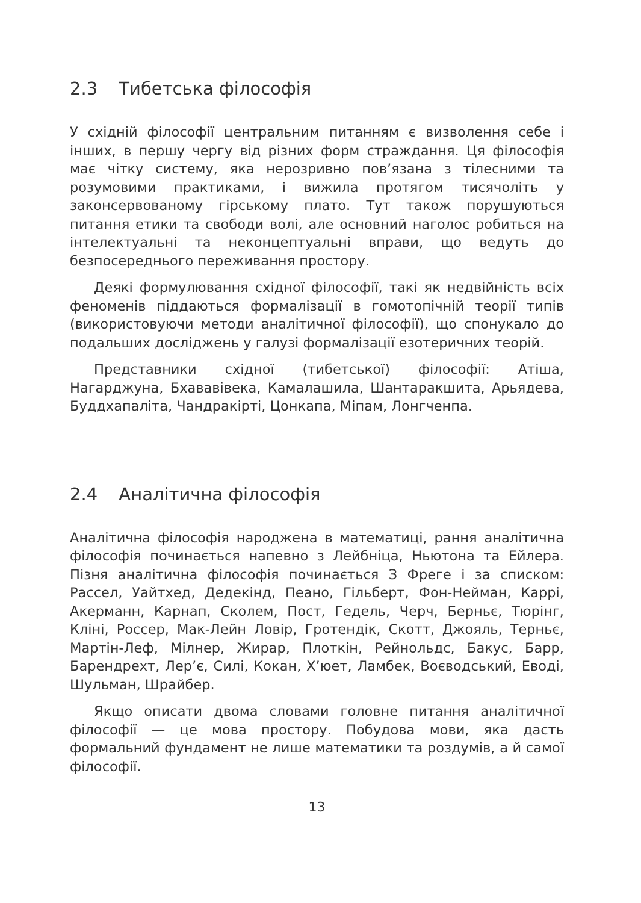2.3 Тибетська філософія
У східній філософії центральним питанням є визволення себе і інших, в першу чергу від різних форм страждання. Ця філософія має чітку систему, яка нерозривно пов’язана з тілесними та розумовими практиками, і вижила протягом тисячоліть у законсервованому гірському плато. Тут також порушуються питання етики та свободи волі, але основний наголос робиться на інтелектуальні та неконцептуальні вправи, що ведуть до безпосереднього переживання простору.
Деякі формулювання східної філософії, такі як недвійність всіх феноменів піддаються формалізації в гомотопічній теорії типів (використовуючи методи аналітичної філософії), що спонукало до подальших досліджень у галузі формалізації езотеричних теорій.
Представники східної (тибетської) філософії: Атіша, Нагарджуна, Бхававівека, Камалашила, Шантаракшита, Арьядева, Буддхапаліта, Чандракірті, Цонкапа, Міпам, Лонгченпа.
2.4 Аналітична філософія
Аналітична філософія народжена в математиці, рання аналітична філософія починається напевно з Лейбніца, Ньютона та Ейлера. Пізня аналітична філософія починається З Фреге і за списком: Рассел, Уайтхед, Дедекінд, Пеано, Гільберт, Фон-Нейман, Каррі, Акерманн, Карнап, Сколем, Пост, Гедель, Черч, Берньє, Тюрінг, Кліні, Россер, Мак-Лейн Ловір, Гротендік, Скотт, Джояль, Терньє, Мартін-Леф, Мілнер, Жирар, Плоткін, Рейнольдс, Бакус, Барр, Барендрехт, Лер’є, Силі, Кокан, Х’юет, Ламбек, Воєводський, Еводі, Шульман, Шрайбер.
Якщо описати двома словами головне питання аналітичної філософії — це мова простору. Побудова мови, яка дасть формальний фундамент не лише математики та роздумів, а й самої філософії.
13